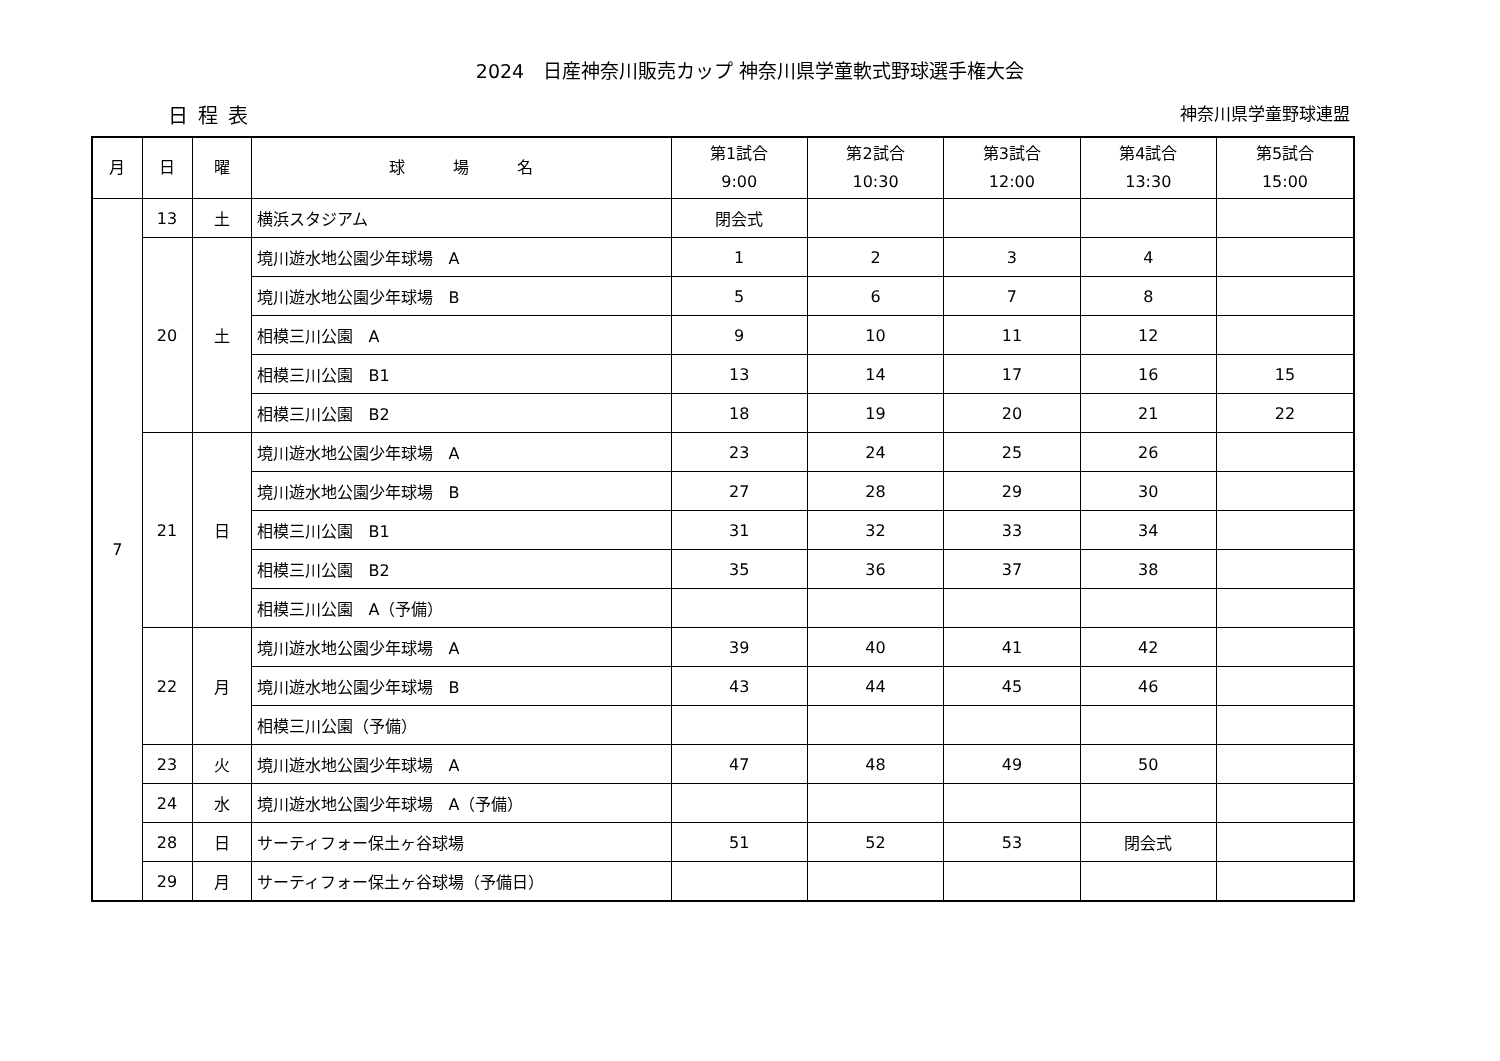2024　日産神奈川販売カップ 神奈川県学童軟式野球選手権大会
日程表 神奈川県学童野球連盟
| 月 | 日 | 曜 | 球 場 名 | 第1試合 9:00 | 第2試合 10:30 | 第3試合 12:00 | 第4試合 13:30 | 第5試合 15:00 |
| --- | --- | --- | --- | --- | --- | --- | --- | --- |
| 7 | 13 | 土 | 横浜スタジアム | 閉会式 | | | | |
| | 20 | 土 | 境川遊水地公園少年球場 A | 1 | 2 | 3 | 4 | |
| | | | 境川遊水地公園少年球場 B | 5 | 6 | 7 | 8 | |
| | | | 相模三川公園 A | 9 | 10 | 11 | 12 | |
| | | | 相模三川公園 B1 | 13 | 14 | 17 | 16 | 15 |
| | | | 相模三川公園 B2 | 18 | 19 | 20 | 21 | 22 |
| | 21 | 日 | 境川遊水地公園少年球場 A | 23 | 24 | 25 | 26 | |
| | | | 境川遊水地公園少年球場 B | 27 | 28 | 29 | 30 | |
| | | | 相模三川公園 B1 | 31 | 32 | 33 | 34 | |
| | | | 相模三川公園 B2 | 35 | 36 | 37 | 38 | |
| | | | 相模三川公園 A（予備） | | | | | |
| | 22 | 月 | 境川遊水地公園少年球場 A | 39 | 40 | 41 | 42 | |
| | | | 境川遊水地公園少年球場 B | 43 | 44 | 45 | 46 | |
| | | | 相模三川公園（予備） | | | | | |
| | 23 | 火 | 境川遊水地公園少年球場 A | 47 | 48 | 49 | 50 | |
| | 24 | 水 | 境川遊水地公園少年球場 A（予備） | | | | | |
| | 28 | 日 | サーティフォー保土ヶ谷球場 | 51 | 52 | 53 | 閉会式 | |
| | 29 | 月 | サーティフォー保土ヶ谷球場（予備日） | | | | | |